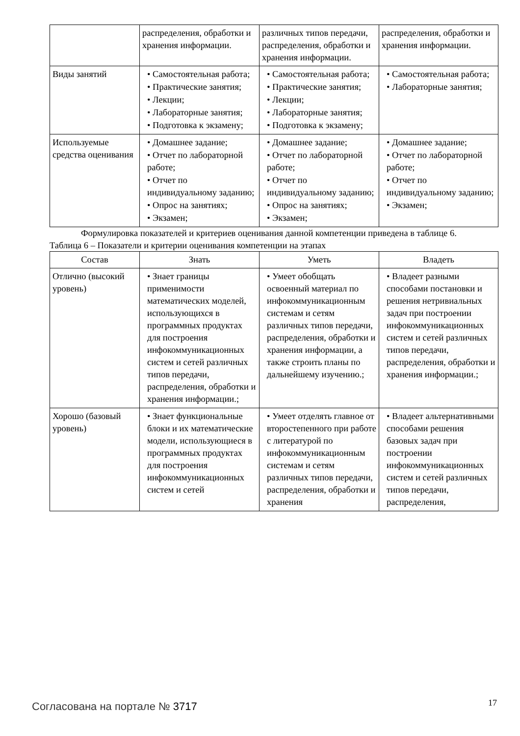| | распределения, обработки и хранения информации. | различных типов передачи, распределения, обработки и хранения информации. | распределения, обработки и хранения информации. |
| Виды занятий | • Самостоятельная работа; • Практические занятия; • Лекции; • Лабораторные занятия; • Подготовка к экзамену; | • Самостоятельная работа; • Практические занятия; • Лекции; • Лабораторные занятия; • Подготовка к экзамену; | • Самостоятельная работа; • Лабораторные занятия; |
| Используемые средства оценивания | • Домашнее задание; • Отчет по лабораторной работе; • Отчет по индивидуальному заданию; • Опрос на занятиях; • Экзамен; | • Домашнее задание; • Отчет по лабораторной работе; • Отчет по индивидуальному заданию; • Опрос на занятиях; • Экзамен; | • Домашнее задание; • Отчет по лабораторной работе; • Отчет по индивидуальному заданию; • Экзамен; |
Формулировка показателей и критериев оценивания данной компетенции приведена в таблице 6.
Таблица 6 – Показатели и критерии оценивания компетенции на этапах
| Состав | Знать | Уметь | Владеть |
| --- | --- | --- | --- |
| Отлично (высокий уровень) | • Знает границы применимости математических моделей, использующихся в программных продуктах для построения инфокоммуникационных систем и сетей различных типов передачи, распределения, обработки и хранения информации.; | • Умеет обобщать освоенный материал по инфокоммуникационным системам и сетям различных типов передачи, распределения, обработки и хранения информации, а также строить планы по дальнейшему изучению.; | • Владеет разными способами постановки и решения нетривиальных задач при построении инфокоммуникационных систем и сетей различных типов передачи, распределения, обработки и хранения информации.; |
| Хорошо (базовый уровень) | • Знает функциональные блоки и их математические модели, использующиеся в программных продуктах для построения инфокоммуникационных систем и сетей | • Умеет отделять главное от второстепенного при работе с литературой по инфокоммуникационным системам и сетям различных типов передачи, распределения, обработки и хранения | • Владеет альтернативными способами решения базовых задач при построении инфокоммуникационных систем и сетей различных типов передачи, распределения, |
Согласована на портале № 3717 17